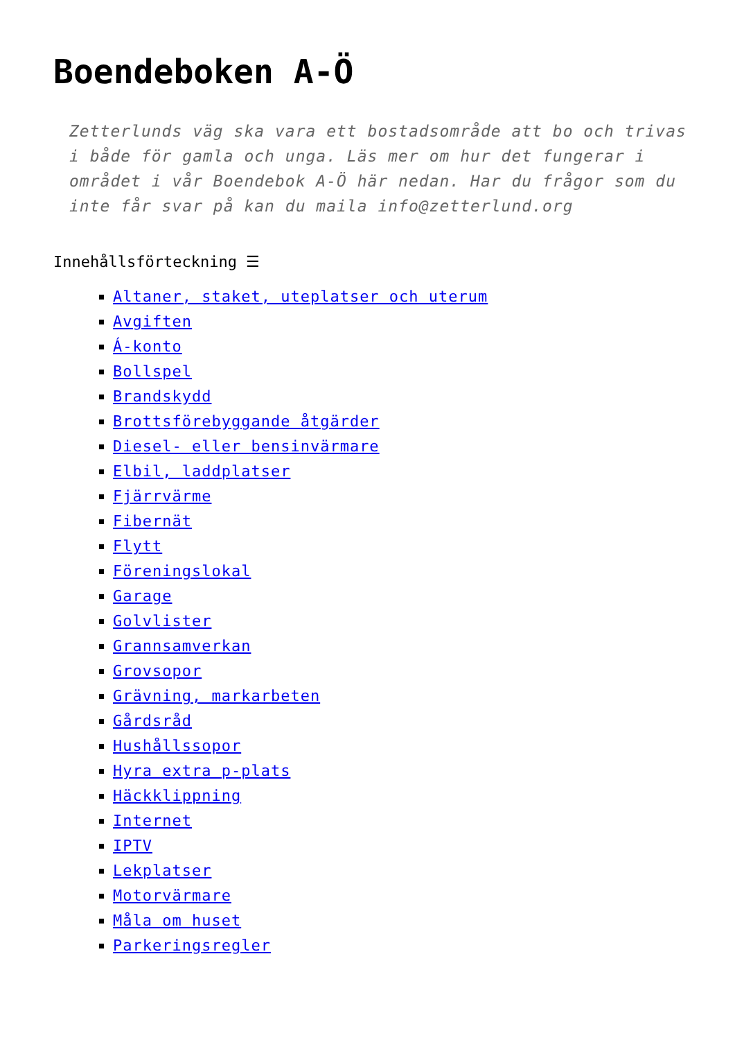Boendeboken A-Ö
Zetterlunds väg ska vara ett bostadsområde att bo och trivas i både för gamla och unga. Läs mer om hur det fungerar i området i vår Boendebok A-Ö här nedan. Har du frågor som du inte får svar på kan du maila info@zetterlund.org
Innehållsförteckning ☰
Altaner, staket, uteplatser och uterum
Avgiften
Á-konto
Bollspel
Brandskydd
Brottsförebyggande åtgärder
Diesel- eller bensinvärmare
Elbil, laddplatser
Fjärrvärme
Fibernät
Flytt
Föreningslokal
Garage
Golvlister
Grannsamverkan
Grovsopor
Grävning, markarbeten
Gårdsråd
Hushållssopor
Hyra extra p-plats
Häckklippning
Internet
IPTV
Lekplatser
Motorvärmare
Måla om huset
Parkeringsregler